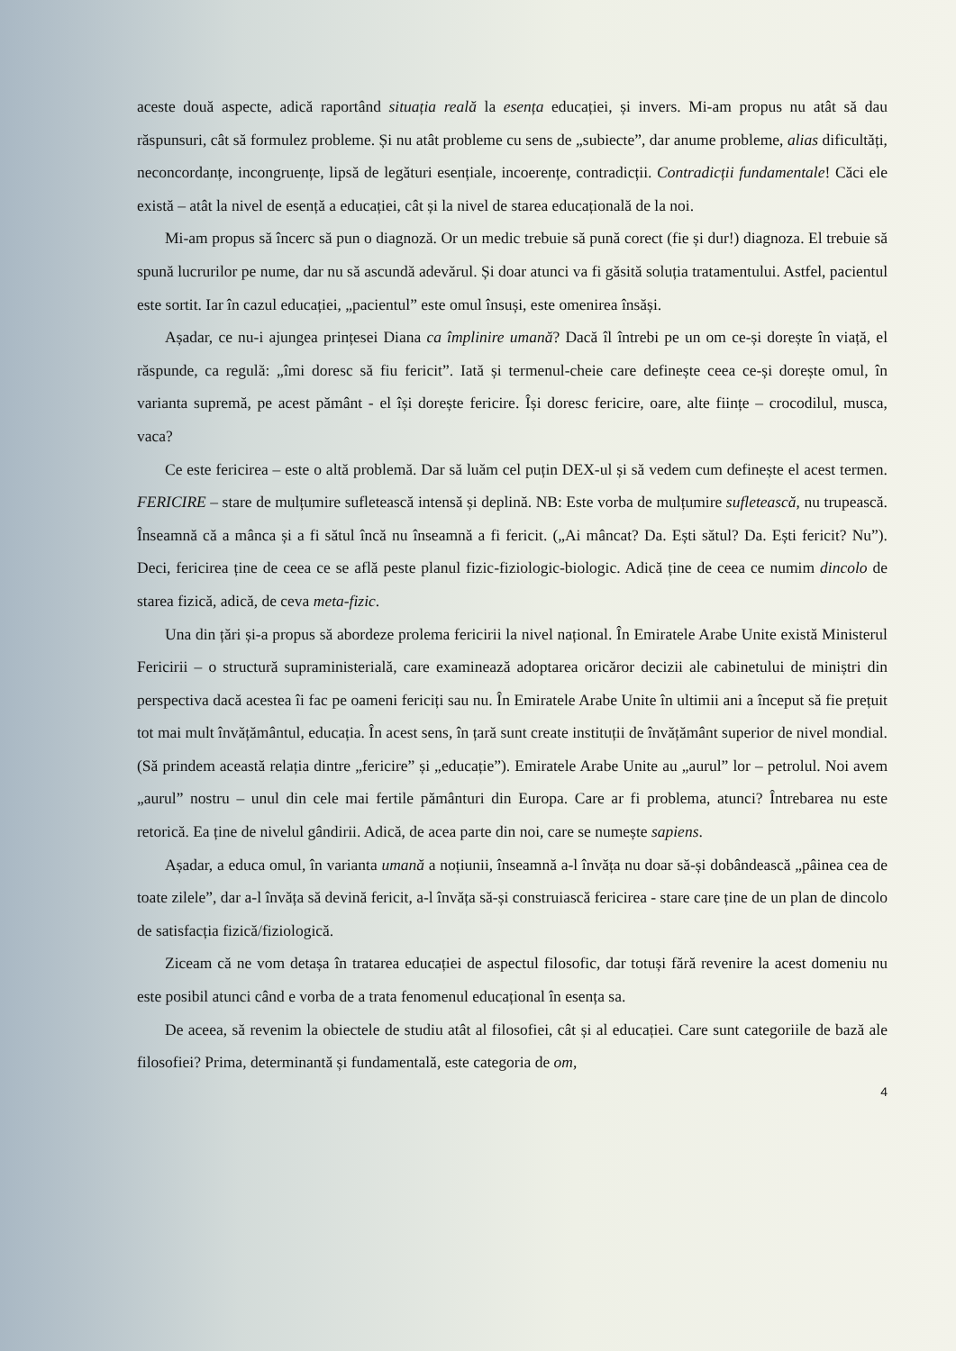aceste două aspecte, adică raportând situația reală la esența educației, și invers. Mi-am propus nu atât să dau răspunsuri, cât să formulez probleme. Și nu atât probleme cu sens de „subiecte”, dar anume probleme, alias dificultăți, neconcordanțe, incongruențe, lipsă de legături esențiale, incoerențe, contradicții. Contradicții fundamentale! Căci ele există – atât la nivel de esență a educației, cât și la nivel de starea educațională de la noi.
Mi-am propus să încerc să pun o diagnoză. Or un medic trebuie să pună corect (fie și dur!) diagnoza. El trebuie să spună lucrurilor pe nume, dar nu să ascundă adevărul. Și doar atunci va fi găsită soluția tratamentului. Astfel, pacientul este sortit. Iar în cazul educației, „pacientul” este omul însuși, este omenirea însăși.
Așadar, ce nu-i ajungea prințesei Diana ca împlinire umană? Dacă îl întrebi pe un om ce-și dorește în viață, el răspunde, ca regulă: „îmi doresc să fiu fericit”. Iată și termenul-cheie care definește ceea ce-și dorește omul, în varianta supremă, pe acest pământ - el își dorește fericire. Își doresc fericire, oare, alte ființe – crocodilul, musca, vaca?
Ce este fericirea – este o altă problemă. Dar să luăm cel puțin DEX-ul și să vedem cum definește el acest termen. FERICIRE – stare de mulțumire sufletească intensă și deplină. NB: Este vorba de mulțumire sufletească, nu trupească. Înseamnă că a mânca și a fi sătul încă nu înseamnă a fi fericit. („Ai mâncat? Da. Ești sătul? Da. Ești fericit? Nu”). Deci, fericirea ține de ceea ce se află peste planul fizic-fiziologic-biologic. Adică ține de ceea ce numim dincolo de starea fizică, adică, de ceva meta-fizic.
Una din țări și-a propus să abordeze prolema fericirii la nivel național. În Emiratele Arabe Unite există Ministerul Fericirii – o structură supraministerială, care examinează adoptarea oricăror decizii ale cabinetului de miniștri din perspectiva dacă acestea îi fac pe oameni fericiți sau nu. În Emiratele Arabe Unite în ultimii ani a început să fie prețuit tot mai mult învățământul, educația. În acest sens, în țară sunt create instituții de învățământ superior de nivel mondial. (Să prindem această relația dintre „fericire” și „educație”). Emiratele Arabe Unite au „aurul” lor – petrolul. Noi avem „aurul” nostru – unul din cele mai fertile pământuri din Europa. Care ar fi problema, atunci? Întrebarea nu este retorică. Ea ține de nivelul gândirii. Adică, de acea parte din noi, care se numește sapiens.
Așadar, a educa omul, în varianta umană a noțiunii, înseamnă a-l învăța nu doar să-și dobândească „pâinea cea de toate zilele”, dar a-l învăța să devină fericit, a-l învăța să-și construiască fericirea - stare care ține de un plan de dincolo de satisfacția fizică/fiziologică.
Ziceam că ne vom detașa în tratarea educației de aspectul filosofic, dar totuși fără revenire la acest domeniu nu este posibil atunci când e vorba de a trata fenomenul educațional în esența sa.
De aceea, să revenim la obiectele de studiu atât al filosofiei, cât și al educației. Care sunt categoriile de bază ale filosofiei? Prima, determinantă și fundamentală, este categoria de om,
4